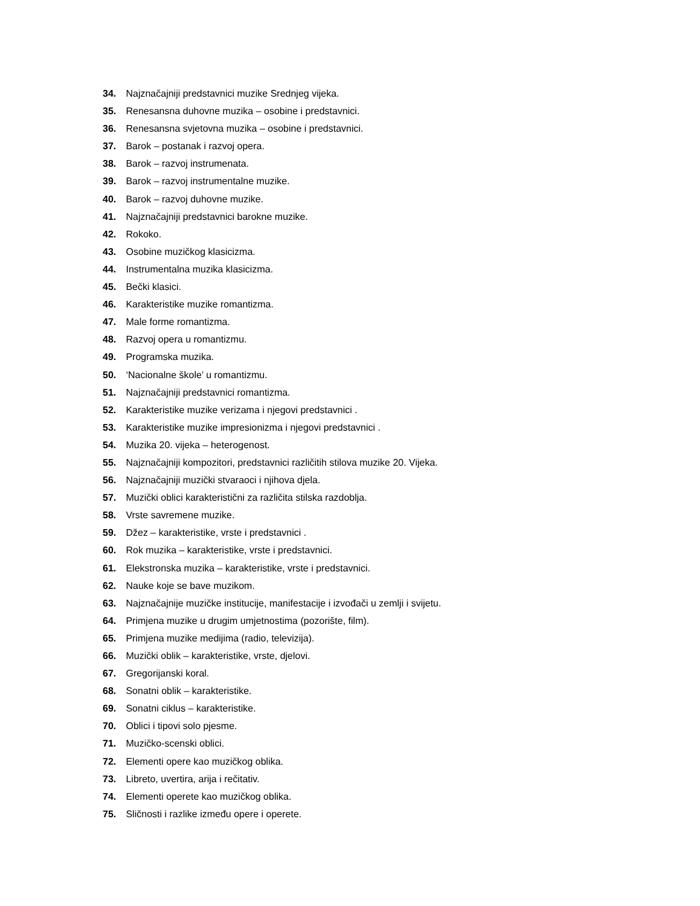34. Najznačajniji predstavnici muzike Srednjeg vijeka.
35. Renesansna duhovne muzika – osobine i predstavnici.
36. Renesansna svjetovna muzika – osobine i predstavnici.
37. Barok – postanak i razvoj opera.
38. Barok – razvoj instrumenata.
39. Barok – razvoj instrumentalne muzike.
40. Barok – razvoj duhovne muzike.
41. Najznačajniji predstavnici barokne muzike.
42. Rokoko.
43. Osobine muzičkog klasicizma.
44. Instrumentalna muzika klasicizma.
45. Bečki klasici.
46. Karakteristike muzike romantizma.
47. Male forme romantizma.
48. Razvoj opera u romantizmu.
49. Programska muzika.
50. ‘Nacionalne škole’ u romantizmu.
51. Najznačajniji predstavnici romantizma.
52. Karakteristike muzike verizama i njegovi predstavnici .
53. Karakteristike muzike impresionizma i njegovi predstavnici .
54. Muzika 20. vijeka – heterogenost.
55. Najznačajniji kompozitori, predstavnici različitih stilova muzike 20. Vijeka.
56. Najznačajniji muzički stvaraoci i njihova djela.
57. Muzički oblici karakteristični za različita stilska razdoblja.
58. Vrste savremene muzike.
59. Džez – karakteristike, vrste i predstavnici .
60. Rok muzika – karakteristike, vrste i predstavnici.
61. Elekstronska muzika – karakteristike, vrste i predstavnici.
62. Nauke koje se bave muzikom.
63. Najznačajnije muzičke institucije, manifestacije i izvođači u zemlji i svijetu.
64. Primjena muzike u drugim umjetnostima (pozorište, film).
65. Primjena muzike medijima (radio, televizija).
66. Muzički oblik – karakteristike, vrste, djelovi.
67. Gregorijanski koral.
68. Sonatni oblik – karakteristike.
69. Sonatni ciklus – karakteristike.
70. Oblici i tipovi solo pjesme.
71. Muzičko-scenski oblici.
72. Elementi opere kao muzičkog oblika.
73. Libreto, uvertira, arija i rečitativ.
74. Elementi operete kao muzičkog oblika.
75. Sličnosti i razlike između opere i operete.